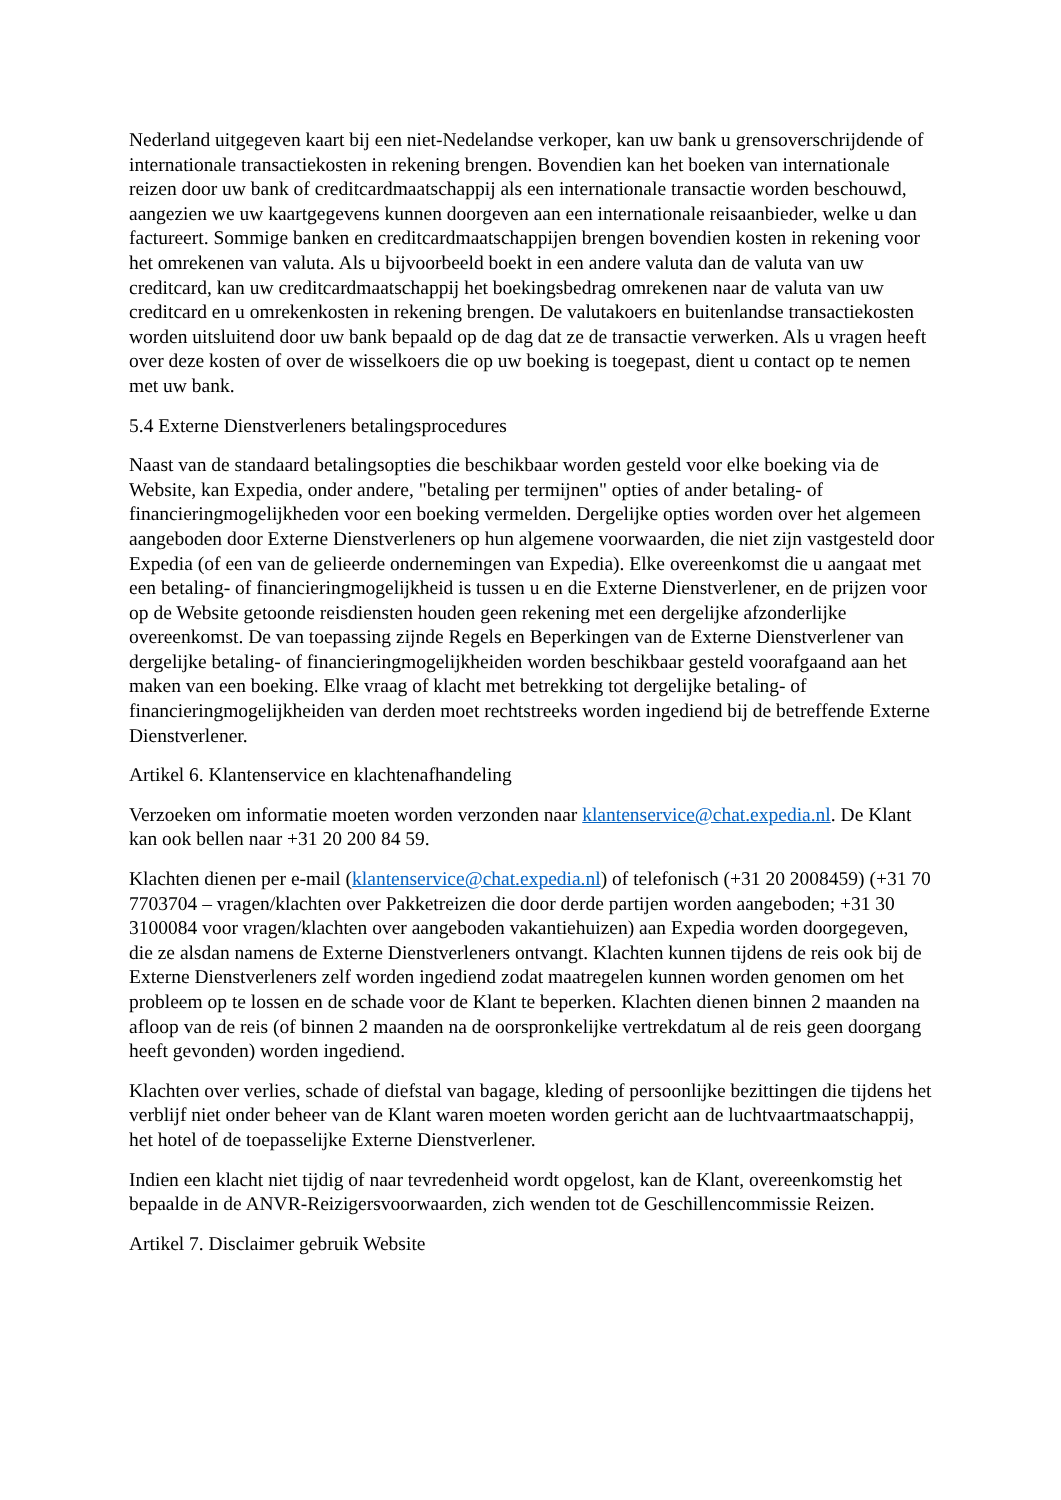Nederland uitgegeven kaart bij een niet-Nedelandse verkoper, kan uw bank u grensoverschrijdende of internationale transactiekosten in rekening brengen. Bovendien kan het boeken van internationale reizen door uw bank of creditcardmaatschappij als een internationale transactie worden beschouwd, aangezien we uw kaartgegevens kunnen doorgeven aan een internationale reisaanbieder, welke u dan factureert. Sommige banken en creditcardmaatschappijen brengen bovendien kosten in rekening voor het omrekenen van valuta. Als u bijvoorbeeld boekt in een andere valuta dan de valuta van uw creditcard, kan uw creditcardmaatschappij het boekingsbedrag omrekenen naar de valuta van uw creditcard en u omrekenkosten in rekening brengen. De valutakoers en buitenlandse transactiekosten worden uitsluitend door uw bank bepaald op de dag dat ze de transactie verwerken. Als u vragen heeft over deze kosten of over de wisselkoers die op uw boeking is toegepast, dient u contact op te nemen met uw bank.
5.4 Externe Dienstverleners betalingsprocedures
Naast van de standaard betalingsopties die beschikbaar worden gesteld voor elke boeking via de Website, kan Expedia, onder andere, "betaling per termijnen" opties of ander betaling- of financieringmogelijkheden voor een boeking vermelden. Dergelijke opties worden over het algemeen aangeboden door Externe Dienstverleners op hun algemene voorwaarden, die niet zijn vastgesteld door Expedia (of een van de gelieerde ondernemingen van Expedia). Elke overeenkomst die u aangaat met een betaling- of financieringmogelijkheid is tussen u en die Externe Dienstverlener, en de prijzen voor op de Website getoonde reisdiensten houden geen rekening met een dergelijke afzonderlijke overeenkomst. De van toepassing zijnde Regels en Beperkingen van de Externe Dienstverlener van dergelijke betaling- of financieringmogelijkheiden worden beschikbaar gesteld voorafgaand aan het maken van een boeking. Elke vraag of klacht met betrekking tot dergelijke betaling- of financieringmogelijkheiden van derden moet rechtstreeks worden ingediend bij de betreffende Externe Dienstverlener.
Artikel 6. Klantenservice en klachtenafhandeling
Verzoeken om informatie moeten worden verzonden naar klantenservice@chat.expedia.nl. De Klant kan ook bellen naar +31 20 200 84 59.
Klachten dienen per e-mail (klantenservice@chat.expedia.nl) of telefonisch (+31 20 2008459) (+31 70 7703704 – vragen/klachten over Pakketreizen die door derde partijen worden aangeboden; +31 30 3100084 voor vragen/klachten over aangeboden vakantiehuizen) aan Expedia worden doorgegeven, die ze alsdan namens de Externe Dienstverleners ontvangt. Klachten kunnen tijdens de reis ook bij de Externe Dienstverleners zelf worden ingediend zodat maatregelen kunnen worden genomen om het probleem op te lossen en de schade voor de Klant te beperken. Klachten dienen binnen 2 maanden na afloop van de reis (of binnen 2 maanden na de oorspronkelijke vertrekdatum al de reis geen doorgang heeft gevonden) worden ingediend.
Klachten over verlies, schade of diefstal van bagage, kleding of persoonlijke bezittingen die tijdens het verblijf niet onder beheer van de Klant waren moeten worden gericht aan de luchtvaartmaatschappij, het hotel of de toepasselijke Externe Dienstverlener.
Indien een klacht niet tijdig of naar tevredenheid wordt opgelost, kan de Klant, overeenkomstig het bepaalde in de ANVR-Reizigersvoorwaarden, zich wenden tot de Geschillencommissie Reizen.
Artikel 7. Disclaimer gebruik Website